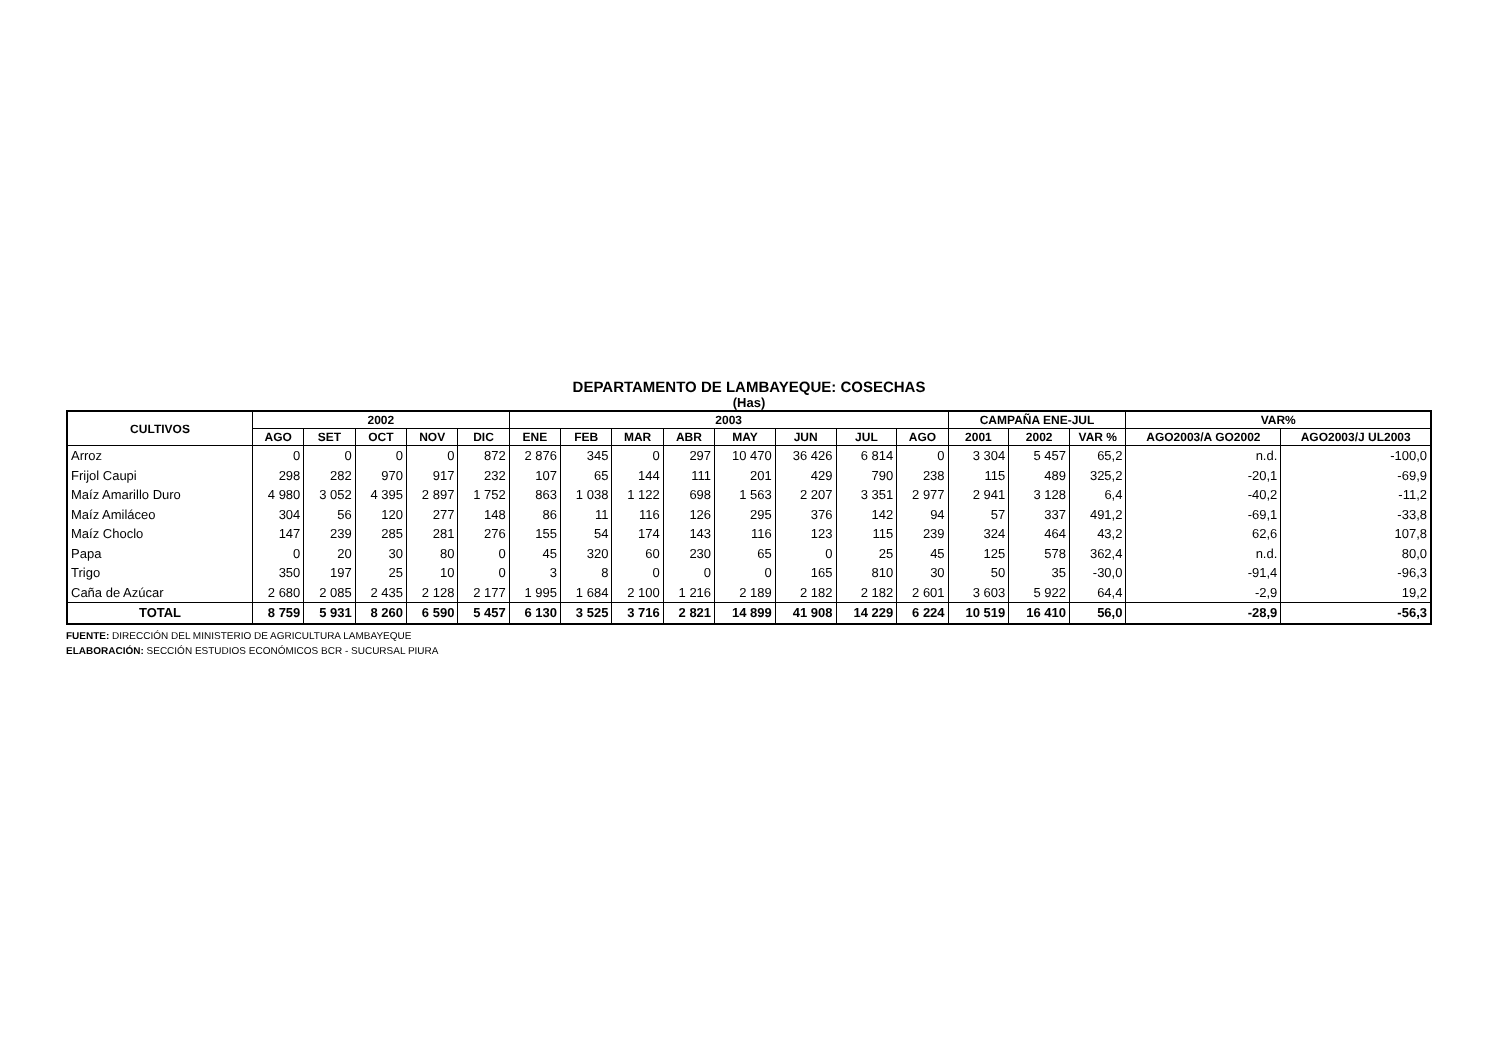DEPARTAMENTO DE LAMBAYEQUE: COSECHAS
(Has)
| CULTIVOS | 2002 | | | | | 2003 | | | | | | | | CAMPAÑA ENE-JUL | | | VAR% | |
| --- | --- | --- | --- | --- | --- | --- | --- | --- | --- | --- | --- | --- | --- | --- | --- | --- | --- | --- |
| | AGO | SET | OCT | NOV | DIC | ENE | FEB | MAR | ABR | MAY | JUN | JUL | AGO | 2001 | 2002 | VAR % | AGO2003/A GO2002 | AGO2003/J UL2003 |
| Arroz | 0 | 0 | 0 | 0 | 872 | 2 876 | 345 | 0 | 297 | 10 470 | 36 426 | 6 814 | 0 | 3 304 | 5 457 | 65,2 | n.d. | -100,0 |
| Frijol Caupi | 298 | 282 | 970 | 917 | 232 | 107 | 65 | 144 | 111 | 201 | 429 | 790 | 238 | 115 | 489 | 325,2 | -20,1 | -69,9 |
| Maíz Amarillo Duro | 4 980 | 3 052 | 4 395 | 2 897 | 1 752 | 863 | 1 038 | 1 122 | 698 | 1 563 | 2 207 | 3 351 | 2 977 | 2 941 | 3 128 | 6,4 | -40,2 | -11,2 |
| Maíz Amiláceo | 304 | 56 | 120 | 277 | 148 | 86 | 11 | 116 | 126 | 295 | 376 | 142 | 94 | 57 | 337 | 491,2 | -69,1 | -33,8 |
| Maíz Choclo | 147 | 239 | 285 | 281 | 276 | 155 | 54 | 174 | 143 | 116 | 123 | 115 | 239 | 324 | 464 | 43,2 | 62,6 | 107,8 |
| Papa | 0 | 20 | 30 | 80 | 0 | 45 | 320 | 60 | 230 | 65 | 0 | 25 | 45 | 125 | 578 | 362,4 | n.d. | 80,0 |
| Trigo | 350 | 197 | 25 | 10 | 0 | 3 | 8 | 0 | 0 | 0 | 165 | 810 | 30 | 50 | 35 | -30,0 | -91,4 | -96,3 |
| Caña de Azúcar | 2 680 | 2 085 | 2 435 | 2 128 | 2 177 | 1 995 | 1 684 | 2 100 | 1 216 | 2 189 | 2 182 | 2 182 | 2 601 | 3 603 | 5 922 | 64,4 | -2,9 | 19,2 |
| TOTAL | 8 759 | 5 931 | 8 260 | 6 590 | 5 457 | 6 130 | 3 525 | 3 716 | 2 821 | 14 899 | 41 908 | 14 229 | 6 224 | 10 519 | 16 410 | 56,0 | -28,9 | -56,3 |
FUENTE: DIRECCIÓN DEL MINISTERIO DE AGRICULTURA LAMBAYEQUE
ELABORACIÓN: SECCIÓN ESTUDIOS ECONÓMICOS BCR - SUCURSAL PIURA